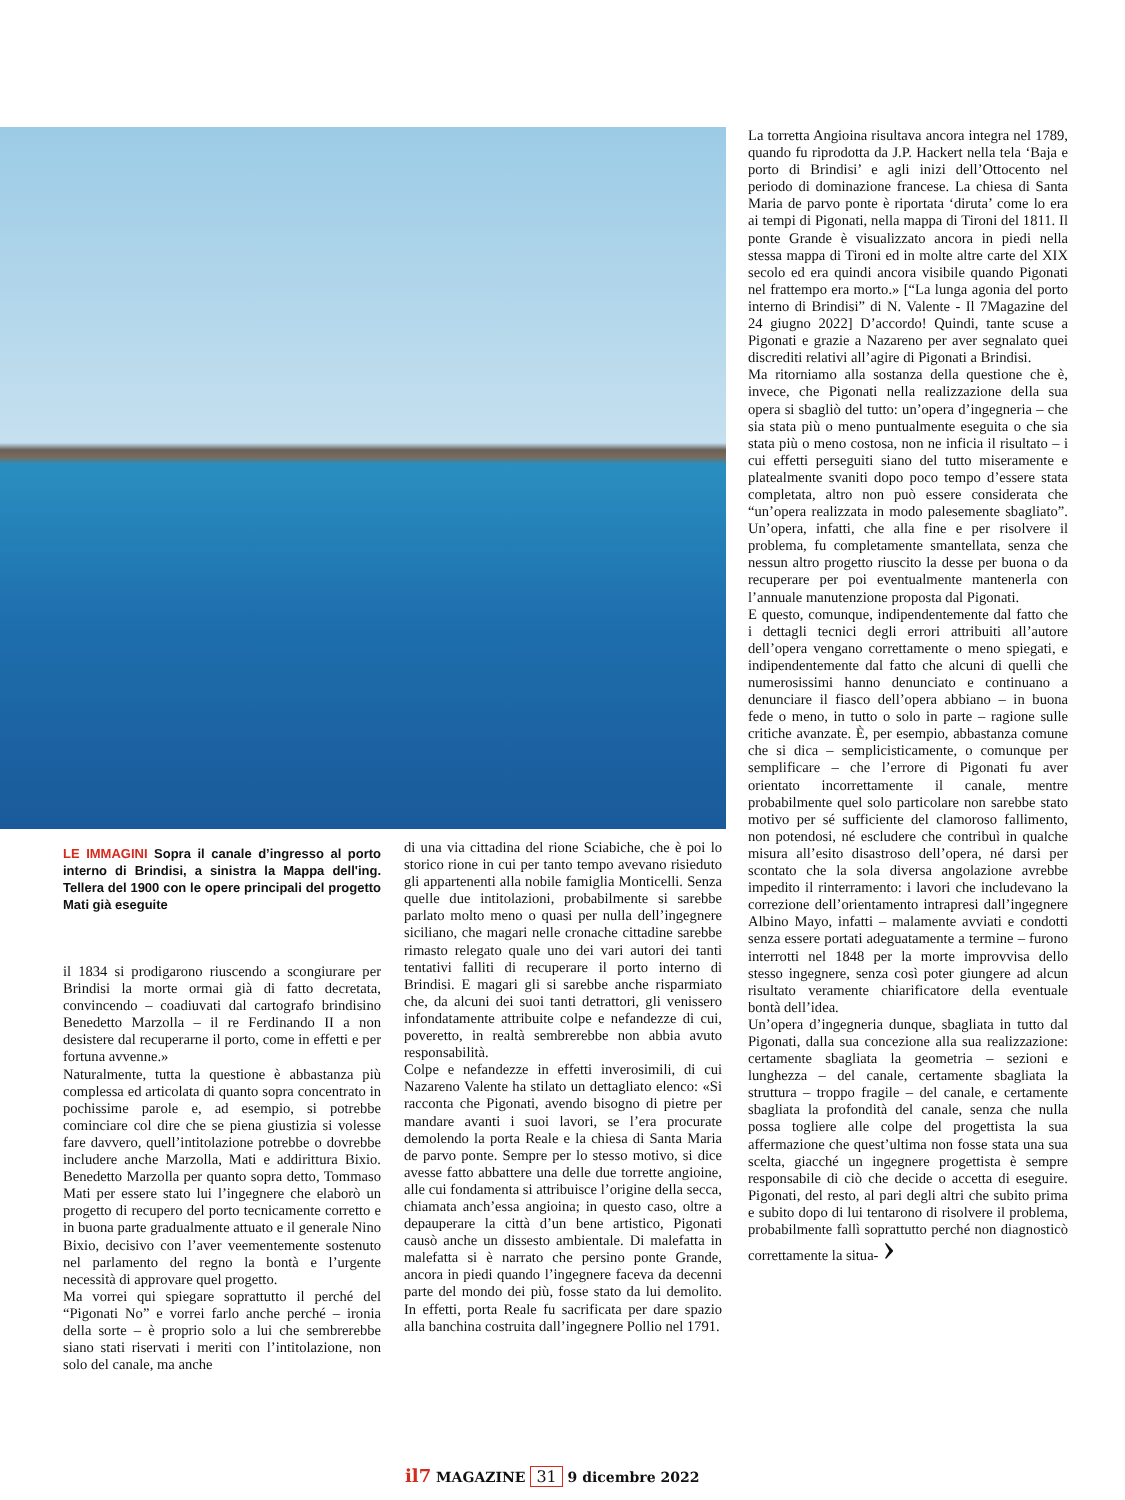La torretta Angioina risultava ancora integra nel 1789, quando fu riprodotta da J.P. Hackert nella tela ‘Baja e porto di Brindisi’ e agli inizi dell’Ottocento nel periodo di dominazione francese. La chiesa di Santa Maria de parvo ponte è riportata ‘diruta’ come lo era ai tempi di Pigonati, nella mappa di Tironi del 1811. Il ponte Grande è visualizzato ancora in piedi nella stessa mappa di Tironi ed in molte altre carte del XIX secolo ed era quindi ancora visibile quando Pigonati nel frattempo era morto.» [“La lunga agonia del porto interno di Brindisi” di N. Valente - Il 7Magazine del 24 giugno 2022] D’accordo! Quindi, tante scuse a Pigonati e grazie a Nazareno per aver segnalato quei discrediti relativi all’agire di Pigonati a Brindisi.
Ma ritorniamo alla sostanza della questione che è, invece, che Pigonati nella realizzazione della sua opera si sbagliò del tutto: un’opera d’ingegneria – che sia stata più o meno puntualmente eseguita o che sia stata più o meno costosa, non ne inficia il risultato – i cui effetti perseguiti siano del tutto miseramente e platealmente svaniti dopo poco tempo d’essere stata completata, altro non può essere considerata che “un’opera realizzata in modo palesemente sbagliato”. Un’opera, infatti, che alla fine e per risolvere il problema, fu completamente smantellata, senza che nessun altro progetto riuscito la desse per buona o da recuperare per poi eventualmente mantenerla con l’annuale manutenzione proposta dal Pigonati.
E questo, comunque, indipendentemente dal fatto che i dettagli tecnici degli errori attribuiti all’autore dell’opera vengano correttamente o meno spiegati, e indipendentemente dal fatto che alcuni di quelli che numerosissimi hanno denunciato e continuano a denunciare il fiasco dell’opera abbiano – in buona fede o meno, in tutto o solo in parte – ragione sulle critiche avanzate. È, per esempio, abbastanza comune che si dica – semplicisticamente, o comunque per semplificare – che l’errore di Pigonati fu aver orientato incorrettamente il canale, mentre probabilmente quel solo particolare non sarebbe stato motivo per sé sufficiente del clamoroso fallimento, non potendosi, né escludere che contribuì in qualche misura all’esito disastroso dell’opera, né darsi per scontato che la sola diversa angolazione avrebbe impedito il rinterramento: i lavori che includevano la correzione dell’orientamento intrapresi dall’ingegnere Albino Mayo, infatti – malamente avviati e condotti senza essere portati adeguatamente a termine – furono interrotti nel 1848 per la morte improvvisa dello stesso ingegnere, senza così poter giungere ad alcun risultato veramente chiarificatore della eventuale bontà dell’idea.
Un’opera d’ingegneria dunque, sbagliata in tutto dal Pigonati, dalla sua concezione alla sua realizzazione: certamente sbagliata la geometria – sezioni e lunghezza – del canale, certamente sbagliata la struttura – troppo fragile – del canale, e certamente sbagliata la profondità del canale, senza che nulla possa togliere alle colpe del progettista la sua affermazione che quest’ultima non fosse stata una sua scelta, giacché un ingegnere progettista è sempre responsabile di ciò che decide o accetta di eseguire. Pigonati, del resto, al pari degli altri che subito prima e subito dopo di lui tentarono di risolvere il problema, probabilmente fallì soprattutto perché non diagnosticò correttamente la situa- ›
LE IMMAGINI Sopra il canale d’ingresso al porto interno di Brindisi, a sinistra la Mappa dell'ing. Tellera del 1900 con le opere principali del progetto Mati già eseguite
il 1834 si prodigarono riuscendo a scongiurare per Brindisi la morte ormai già di fatto decretata, convincendo – coadiuvati dal cartografo brindisino Benedetto Marzolla – il re Ferdinando II a non desistere dal recuperarne il porto, come in effetti e per fortuna avvenne.»
Naturalmente, tutta la questione è abbastanza più complessa ed articolata di quanto sopra concentrato in pochissime parole e, ad esempio, si potrebbe cominciare col dire che se piena giustizia si volesse fare davvero, quell’intitolazione potrebbe o dovrebbe includere anche Marzolla, Mati e addirittura Bixio. Benedetto Marzolla per quanto sopra detto, Tommaso Mati per essere stato lui l’ingegnere che elaborò un progetto di recupero del porto tecnicamente corretto e in buona parte gradualmente attuato e il generale Nino Bixio, decisivo con l’aver veementemente sostenuto nel parlamento del regno la bontà e l’urgente necessità di approvare quel progetto.
Ma vorrei qui spiegare soprattutto il perché del “Pigonati No” e vorrei farlo anche perché – ironia della sorte – è proprio solo a lui che sembrerebbe siano stati riservati i meriti con l’intitolazione, non solo del canale, ma anche
di una via cittadina del rione Sciabiche, che è poi lo storico rione in cui per tanto tempo avevano risieduto gli appartenenti alla nobile famiglia Monticelli. Senza quelle due intitolazioni, probabilmente si sarebbe parlato molto meno o quasi per nulla dell’ingegnere siciliano, che magari nelle cronache cittadine sarebbe rimasto relegato quale uno dei vari autori dei tanti tentativi falliti di recuperare il porto interno di Brindisi. E magari gli si sarebbe anche risparmiato che, da alcuni dei suoi tanti detrattori, gli venissero infondatamente attribuite colpe e nefandezze di cui, poveretto, in realtà sembrerebbe non abbia avuto responsabilità.
Colpe e nefandezze in effetti inverosimili, di cui Nazareno Valente ha stilato un dettagliato elenco: «Si racconta che Pigonati, avendo bisogno di pietre per mandare avanti i suoi lavori, se l’era procurate demolendo la porta Reale e la chiesa di Santa Maria de parvo ponte. Sempre per lo stesso motivo, si dice avesse fatto abbattere una delle due torrette angioine, alle cui fondamenta si attribuisce l’origine della secca, chiamata anch’essa angioina; in questo caso, oltre a depauperare la città d’un bene artistico, Pigonati causò anche un dissesto ambientale. Di malefatta in malefatta si è narrato che persino ponte Grande, ancora in piedi quando l’ingegnere faceva da decenni parte del mondo dei più, fosse stato da lui demolito. In effetti, porta Reale fu sacrificata per dare spazio alla banchina costruita dall’ingegnere Pollio nel 1791.
il7 MAGAZINE 31 9 dicembre 2022